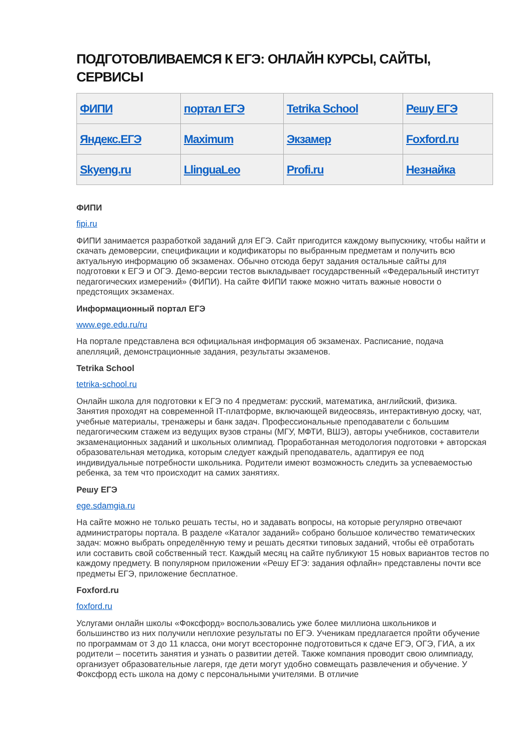ПОДГОТОВЛИВАЕМСЯ К ЕГЭ: ОНЛАЙН КУРСЫ, САЙТЫ, СЕРВИСЫ
| ФИПИ | портал ЕГЭ | Tetrika School | Решу ЕГЭ |
| Яндекс.ЕГЭ | Maximum | Экзамер | Foxford.ru |
| Skyeng.ru | LlinguaLeo | Profi.ru | Незнайка |
ФИПИ
fipi.ru
ФИПИ занимается разработкой заданий для ЕГЭ. Сайт пригодится каждому выпускнику, чтобы найти и скачать демоверсии, спецификации и кодификаторы по выбранным предметам и получить всю актуальную информацию об экзаменах. Обычно отсюда берут задания остальные сайты для подготовки к ЕГЭ и ОГЭ. Демо-версии тестов выкладывает государственный «Федеральный институт педагогических измерений» (ФИПИ). На сайте ФИПИ также можно читать важные новости о предстоящих экзаменах.
Информационный портал ЕГЭ
www.ege.edu.ru/ru
На портале представлена вся официальная информация об экзаменах. Расписание, подача апелляций, демонстрационные задания, результаты экзаменов.
Tetrika School
tetrika-school.ru
Онлайн школа для подготовки к ЕГЭ по 4 предметам: русский, математика, английский, физика. Занятия проходят на современной IT-платформе, включающей видеосвязь, интерактивную доску, чат, учебные материалы, тренажеры и банк задач. Профессиональные преподаватели с большим педагогическим стажем из ведущих вузов страны (МГУ, МФТИ, ВШЭ), авторы учебников, составители экзаменационных заданий и школьных олимпиад. Проработанная методология подготовки + авторская образовательная методика, которым следует каждый преподаватель, адаптируя ее под индивидуальные потребности школьника. Родители имеют возможность следить за успеваемостью ребенка, за тем что происходит на самих занятиях.
Решу ЕГЭ
ege.sdamgia.ru
На сайте можно не только решать тесты, но и задавать вопросы, на которые регулярно отвечают администраторы портала. В разделе «Каталог заданий» собрано большое количество тематических задач: можно выбрать определённую тему и решать десятки типовых заданий, чтобы её отработать или составить свой собственный тест. Каждый месяц на сайте публикуют 15 новых вариантов тестов по каждому предмету. В популярном приложении «Решу ЕГЭ: задания офлайн» представлены почти все предметы ЕГЭ, приложение бесплатное.
Foxford.ru
foxford.ru
Услугами онлайн школы «Фоксфорд» воспользовались уже более миллиона школьников и большинство из них получили неплохие результаты по ЕГЭ. Ученикам предлагается пройти обучение по программам от 3 до 11 класса, они могут всесторонне подготовиться к сдаче ЕГЭ, ОГЭ, ГИА, а их родители – посетить занятия и узнать о развитии детей. Также компания проводит свою олимпиаду, организует образовательные лагеря, где дети могут удобно совмещать развлечения и обучение. У Фоксфорд есть школа на дому с персональными учителями. В отличие